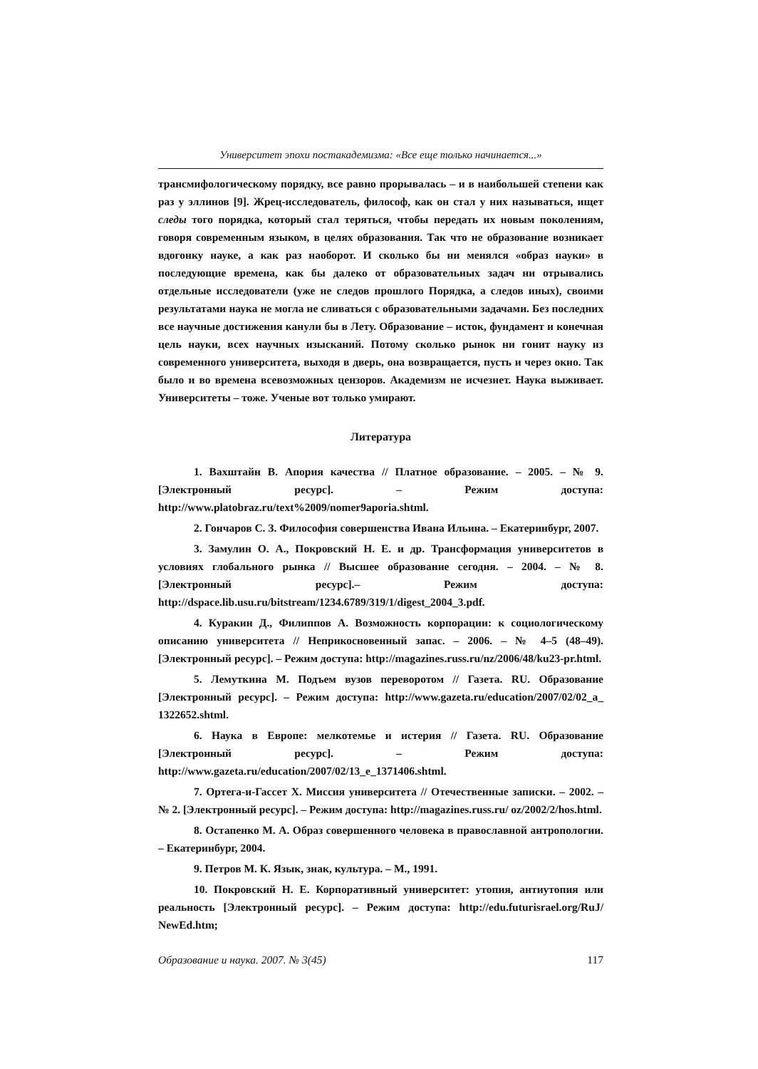Университет эпохи постакадемизма: «Все еще только начинается...»
трансмифологическому порядку, все равно прорывалась – и в наибольшей степени как раз у эллинов [9]. Жрец-исследователь, философ, как он стал у них называться, ищет следы того порядка, который стал теряться, чтобы передать их новым поколениям, говоря современным языком, в целях образования. Так что не образование возникает вдогонку науке, а как раз наоборот. И сколько бы ни менялся «образ науки» в последующие времена, как бы далеко от образовательных задач ни отрывались отдельные исследователи (уже не следов прошлого Порядка, а следов иных), своими результатами наука не могла не сливаться с образовательными задачами. Без последних все научные достижения канули бы в Лету. Образование – исток, фундамент и конечная цель науки, всех научных изысканий. Потому сколько рынок ни гонит науку из современного университета, выходя в дверь, она возвращается, пусть и через окно. Так было и во времена всевозможных цензоров. Академизм не исчезнет. Наука выживает. Университеты – тоже. Ученые вот только умирают.
Литература
1. Вахштайн В. Апория качества // Платное образование. – 2005. – № 9. [Электронный ресурс]. – Режим доступа: http://www.platobraz.ru/text%2009/nomer9aporia.shtml.
2. Гончаров С. З. Философия совершенства Ивана Ильина. – Екатеринбург, 2007.
3. Замулин О. А., Покровский Н. Е. и др. Трансформация университетов в условиях глобального рынка // Высшее образование сегодня. – 2004. – № 8. [Электронный ресурс].– Режим доступа: http://dspace.lib.usu.ru/bitstream/1234.6789/319/1/digest_2004_3.pdf.
4. Куракин Д., Филиппов А. Возможность корпорации: к социологическому описанию университета // Неприкосновенный запас. – 2006. – № 4–5 (48–49). [Электронный ресурс]. – Режим доступа: http://magazines.russ.ru/nz/2006/48/ku23-pr.html.
5. Лемуткина М. Подъем вузов переворотом // Газета. RU. Образование [Электронный ресурс]. – Режим доступа: http://www.gazeta.ru/education/2007/02/02_a_ 1322652.shtml.
6. Наука в Европе: мелкотемье и истерия // Газета. RU. Образование [Электронный ресурс]. – Режим доступа: http://www.gazeta.ru/education/2007/02/13_e_1371406.shtml.
7. Ортега-и-Гассет Х. Миссия университета // Отечественные записки. – 2002. – № 2. [Электронный ресурс]. – Режим доступа: http://magazines.russ.ru/ oz/2002/2/hos.html.
8. Остапенко М. А. Образ совершенного человека в православной антропологии. – Екатеринбург, 2004.
9. Петров М. К. Язык, знак, культура. – М., 1991.
10. Покровский Н. Е. Корпоративный университет: утопия, антиутопия или реальность [Электронный ресурс]. – Режим доступа: http://edu.futurisrael.org/RuJ/ NewEd.htm;
Образование и наука. 2007. № 3(45) 117